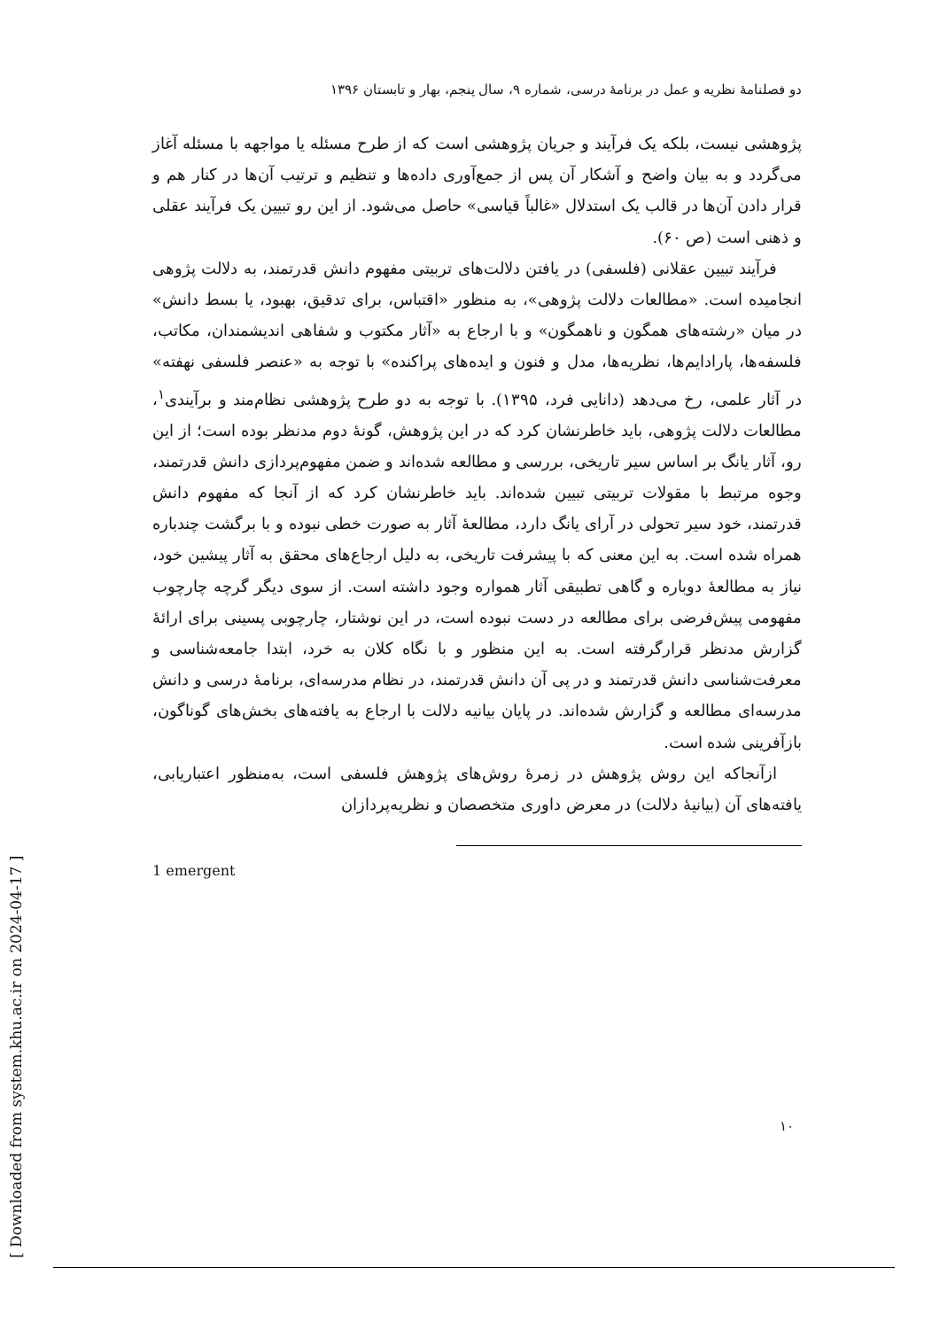دو فصلنامهٔ نظریه و عمل در برنامهٔ درسی، شماره ۹، سال پنجم، بهار و تابستان ۱۳۹۶
پژوهشی نیست، بلکه یک فرآیند و جریان پژوهشی است که از طرح مسئله یا مواجهه با مسئله آغاز می‌گردد و به بیان واضح و آشکار آن پس از جمع‌آوری داده‌ها و تنظیم و ترتیب آن‌ها در کنار هم و قرار دادن آن‌ها در قالب یک استدلال «غالباً قیاسی» حاصل می‌شود. از این رو تبیین یک فرآیند عقلی و ذهنی است (ص ۶۰).
فرآیند تبیین عقلانی (فلسفی) در یافتن دلالت‌های تربیتی مفهوم دانش قدرتمند، به دلالت پژوهی انجامیده است. «مطالعات دلالت پژوهی»، به منظور «اقتباس، برای تدقیق، بهبود، یا بسط دانش» در میان «رشته‌های همگون و ناهمگون» و با ارجاع به «آثار مکتوب و شفاهی اندیشمندان، مکاتب، فلسفه‌ها، پارادایم‌ها، نظریه‌ها، مدل و فنون و ایده‌های پراکنده» با توجه به «عنصر فلسفی نهفته» در آثار علمی، رخ می‌دهد (دانایی فرد، ۱۳۹۵). با توجه به دو طرح پژوهشی نظام‌مند و برآیندی<sup>۱</sup>، مطالعات دلالت پژوهی، باید خاطرنشان کرد که در این پژوهش، گونهٔ دوم مدنظر بوده است؛ از این رو، آثار یانگ بر اساس سیر تاریخی، بررسی و مطالعه شده‌اند و ضمن مفهوم‌پردازی دانش قدرتمند، وجوه مرتبط با مقولات تربیتی تبیین شده‌اند. باید خاطرنشان کرد که از آنجا که مفهوم دانش قدرتمند، خود سیر تحولی در آرای یانگ دارد، مطالعهٔ آثار به صورت خطی نبوده و با برگشت چندباره همراه شده است. به این معنی که با پیشرفت تاریخی، به دلیل ارجاع‌های محقق به آثار پیشین خود، نیاز به مطالعهٔ دوباره و گاهی تطبیقی آثار همواره وجود داشته است. از سوی دیگر گرچه چارچوب مفهومی پیش‌فرضی برای مطالعه در دست نبوده است، در این نوشتار، چارچوبی پسینی برای ارائهٔ گزارش مدنظر قرارگرفته است. به این منظور و با نگاه کلان به خرد، ابتدا جامعه‌شناسی و معرفت‌شناسی دانش قدرتمند و در پی آن دانش قدرتمند، در نظام مدرسه‌ای، برنامهٔ درسی و دانش مدرسه‌ای مطالعه و گزارش شده‌اند. در پایان بیانیه دلالت با ارجاع به یافته‌های بخش‌های گوناگون، بازآفرینی شده است.
ازآنجاکه این روش پژوهش در زمرهٔ روش‌های پژوهش فلسفی است، به‌منظور اعتباریابی، یافته‌های آن (بیانیهٔ دلالت) در معرض داوری متخصصان و نظریه‌پردازان
1 emergent
۱۰
[ Downloaded from system.khu.ac.ir on 2024-04-17 ]